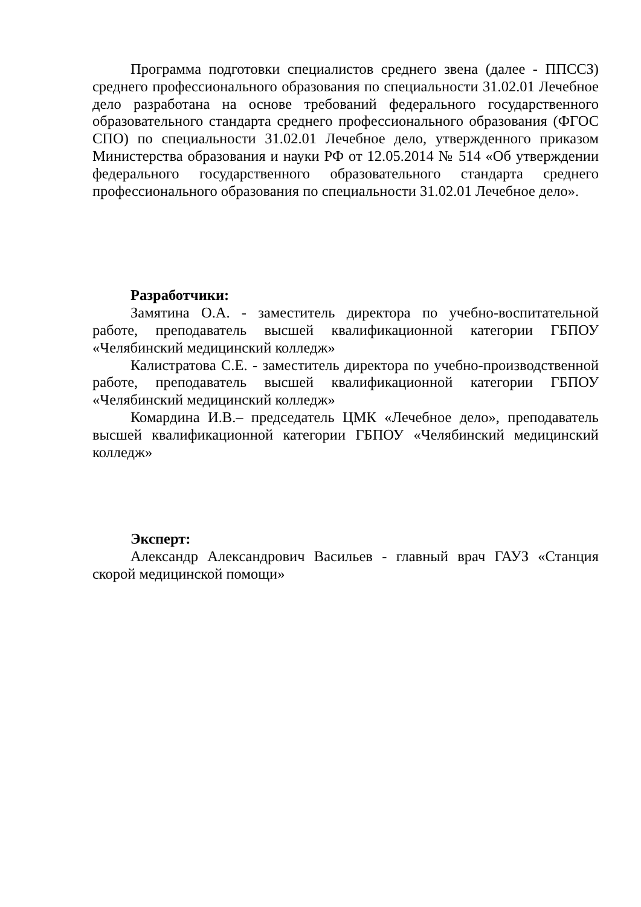Программа подготовки специалистов среднего звена (далее - ППССЗ) среднего профессионального образования по специальности 31.02.01 Лечебное дело разработана на основе требований федерального государственного образовательного стандарта среднего профессионального образования (ФГОС СПО) по специальности 31.02.01 Лечебное дело, утвержденного приказом Министерства образования и науки РФ от 12.05.2014 № 514 «Об утверждении федерального государственного образовательного стандарта среднего профессионального образования по специальности 31.02.01 Лечебное дело».
Разработчики:
Замятина О.А. - заместитель директора по учебно-воспитательной работе, преподаватель высшей квалификационной категории ГБПОУ «Челябинский медицинский колледж»
Калистратова С.Е. - заместитель директора по учебно-производственной работе, преподаватель высшей квалификационной категории ГБПОУ «Челябинский медицинский колледж»
Комардина И.В.– председатель ЦМК «Лечебное дело», преподаватель высшей квалификационной категории ГБПОУ «Челябинский медицинский колледж»
Эксперт:
Александр Александрович Васильев - главный врач ГАУЗ «Станция скорой медицинской помощи»